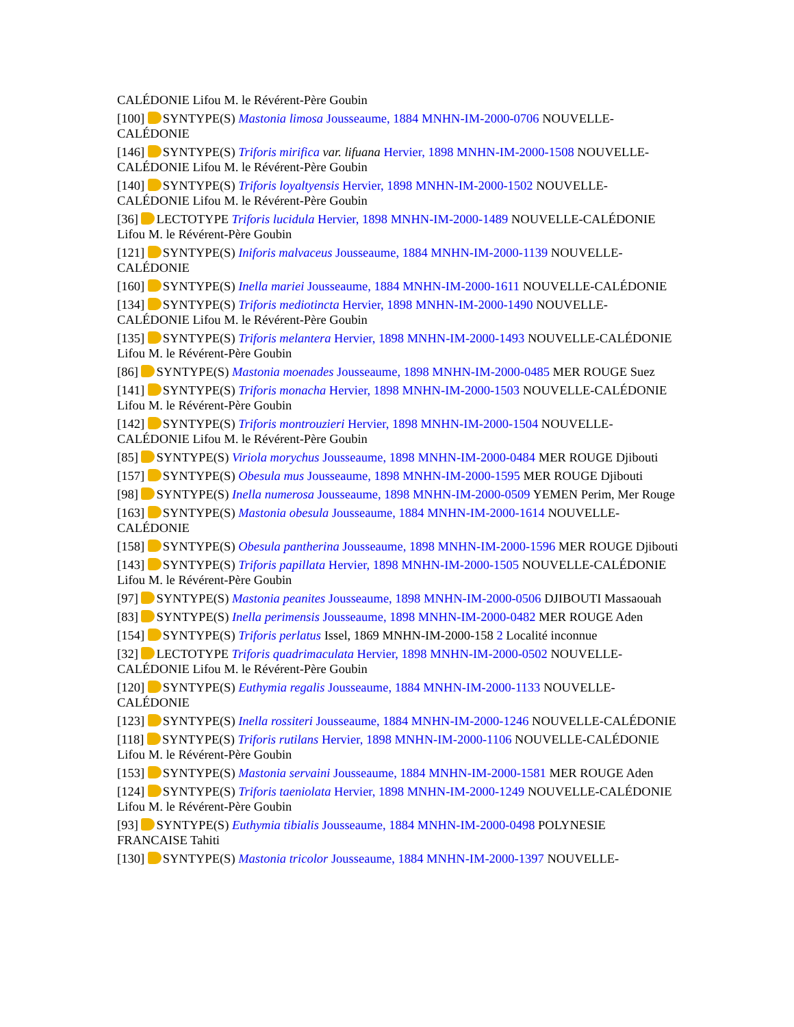CALÉDONIE Lifou M. le Révérent-Père Goubin
[100] SYNTYPE(S) Mastonia limosa Jousseaume, 1884 MNHN-IM-2000-0706 NOUVELLE-CALÉDONIE
[146] SYNTYPE(S) Triforis mirifica var. lifuana Hervier, 1898 MNHN-IM-2000-1508 NOUVELLE-CALÉDONIE Lifou M. le Révérent-Père Goubin
[140] SYNTYPE(S) Triforis loyaltyensis Hervier, 1898 MNHN-IM-2000-1502 NOUVELLE-CALÉDONIE Lifou M. le Révérent-Père Goubin
[36] LECTOTYPE Triforis lucidula Hervier, 1898 MNHN-IM-2000-1489 NOUVELLE-CALÉDONIE Lifou M. le Révérent-Père Goubin
[121] SYNTYPE(S) Iniforis malvaceus Jousseaume, 1884 MNHN-IM-2000-1139 NOUVELLE-CALÉDONIE
[160] SYNTYPE(S) Inella mariei Jousseaume, 1884 MNHN-IM-2000-1611 NOUVELLE-CALÉDONIE
[134] SYNTYPE(S) Triforis mediotincta Hervier, 1898 MNHN-IM-2000-1490 NOUVELLE-CALÉDONIE Lifou M. le Révérent-Père Goubin
[135] SYNTYPE(S) Triforis melantera Hervier, 1898 MNHN-IM-2000-1493 NOUVELLE-CALÉDONIE Lifou M. le Révérent-Père Goubin
[86] SYNTYPE(S) Mastonia moenades Jousseaume, 1898 MNHN-IM-2000-0485 MER ROUGE Suez
[141] SYNTYPE(S) Triforis monacha Hervier, 1898 MNHN-IM-2000-1503 NOUVELLE-CALÉDONIE Lifou M. le Révérent-Père Goubin
[142] SYNTYPE(S) Triforis montrouzieri Hervier, 1898 MNHN-IM-2000-1504 NOUVELLE-CALÉDONIE Lifou M. le Révérent-Père Goubin
[85] SYNTYPE(S) Viriola morychus Jousseaume, 1898 MNHN-IM-2000-0484 MER ROUGE Djibouti
[157] SYNTYPE(S) Obesula mus Jousseaume, 1898 MNHN-IM-2000-1595 MER ROUGE Djibouti
[98] SYNTYPE(S) Inella numerosa Jousseaume, 1898 MNHN-IM-2000-0509 YEMEN Perim, Mer Rouge
[163] SYNTYPE(S) Mastonia obesula Jousseaume, 1884 MNHN-IM-2000-1614 NOUVELLE-CALÉDONIE
[158] SYNTYPE(S) Obesula pantherina Jousseaume, 1898 MNHN-IM-2000-1596 MER ROUGE Djibouti
[143] SYNTYPE(S) Triforis papillata Hervier, 1898 MNHN-IM-2000-1505 NOUVELLE-CALÉDONIE Lifou M. le Révérent-Père Goubin
[97] SYNTYPE(S) Mastonia peanites Jousseaume, 1898 MNHN-IM-2000-0506 DJIBOUTI Massaouah
[83] SYNTYPE(S) Inella perimensis Jousseaume, 1898 MNHN-IM-2000-0482 MER ROUGE Aden
[154] SYNTYPE(S) Triforis perlatus Issel, 1869 MNHN-IM-2000-158 2 Localité inconnue
[32] LECTOTYPE Triforis quadrimaculata Hervier, 1898 MNHN-IM-2000-0502 NOUVELLE-CALÉDONIE Lifou M. le Révérent-Père Goubin
[120] SYNTYPE(S) Euthymia regalis Jousseaume, 1884 MNHN-IM-2000-1133 NOUVELLE-CALÉDONIE
[123] SYNTYPE(S) Inella rossiteri Jousseaume, 1884 MNHN-IM-2000-1246 NOUVELLE-CALÉDONIE
[118] SYNTYPE(S) Triforis rutilans Hervier, 1898 MNHN-IM-2000-1106 NOUVELLE-CALÉDONIE Lifou M. le Révérent-Père Goubin
[153] SYNTYPE(S) Mastonia servaini Jousseaume, 1884 MNHN-IM-2000-1581 MER ROUGE Aden
[124] SYNTYPE(S) Triforis taeniolata Hervier, 1898 MNHN-IM-2000-1249 NOUVELLE-CALÉDONIE Lifou M. le Révérent-Père Goubin
[93] SYNTYPE(S) Euthymia tibialis Jousseaume, 1884 MNHN-IM-2000-0498 POLYNESIE FRANCAISE Tahiti
[130] SYNTYPE(S) Mastonia tricolor Jousseaume, 1884 MNHN-IM-2000-1397 NOUVELLE-